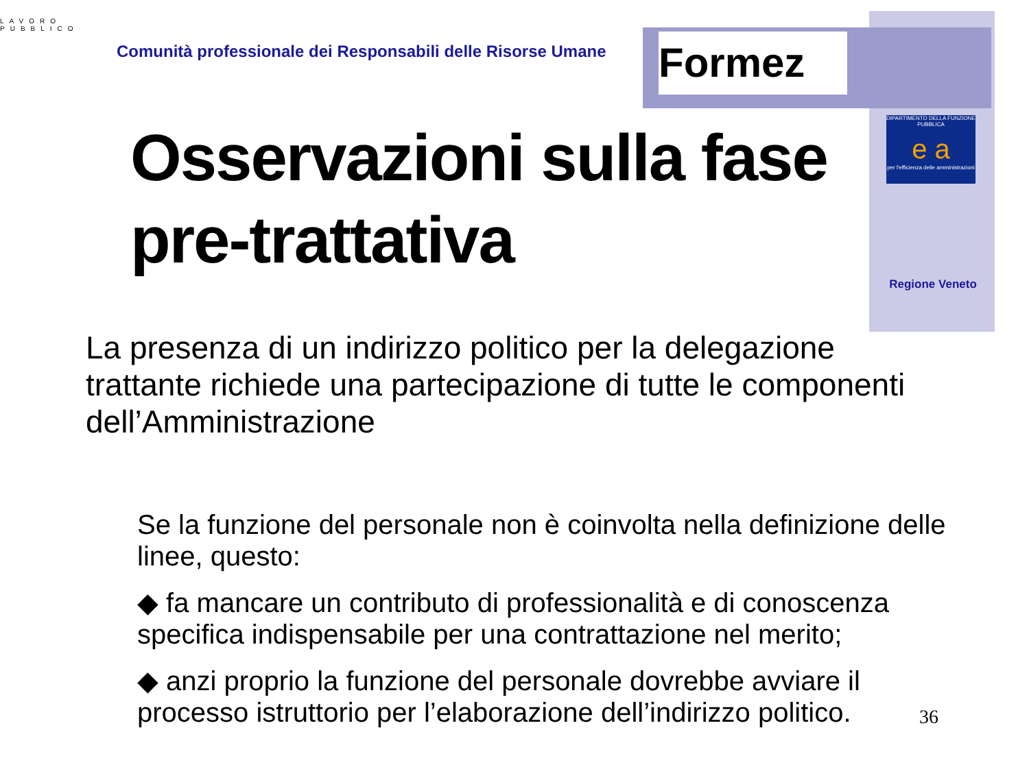Formez
DIPARTIMENTO DELLA FUNZIONE PUBBLICA
e a
per l'efficienza delle amministrazioni
Regione Veneto
LAVORO
PUBBLICO
Comunità professionale dei Responsabili delle Risorse Umane
Osservazioni sulla fase pre-trattativa
La presenza di un indirizzo politico per la delegazione trattante richiede una partecipazione di tutte le componenti dell’Amministrazione
Se la funzione del personale non è coinvolta nella definizione delle linee, questo:
◆ fa mancare un contributo di professionalità e di conoscenza specifica indispensabile per una contrattazione nel merito;
◆ anzi proprio la funzione del personale dovrebbe avviare il processo istruttorio per l’elaborazione dell’indirizzo politico.
36